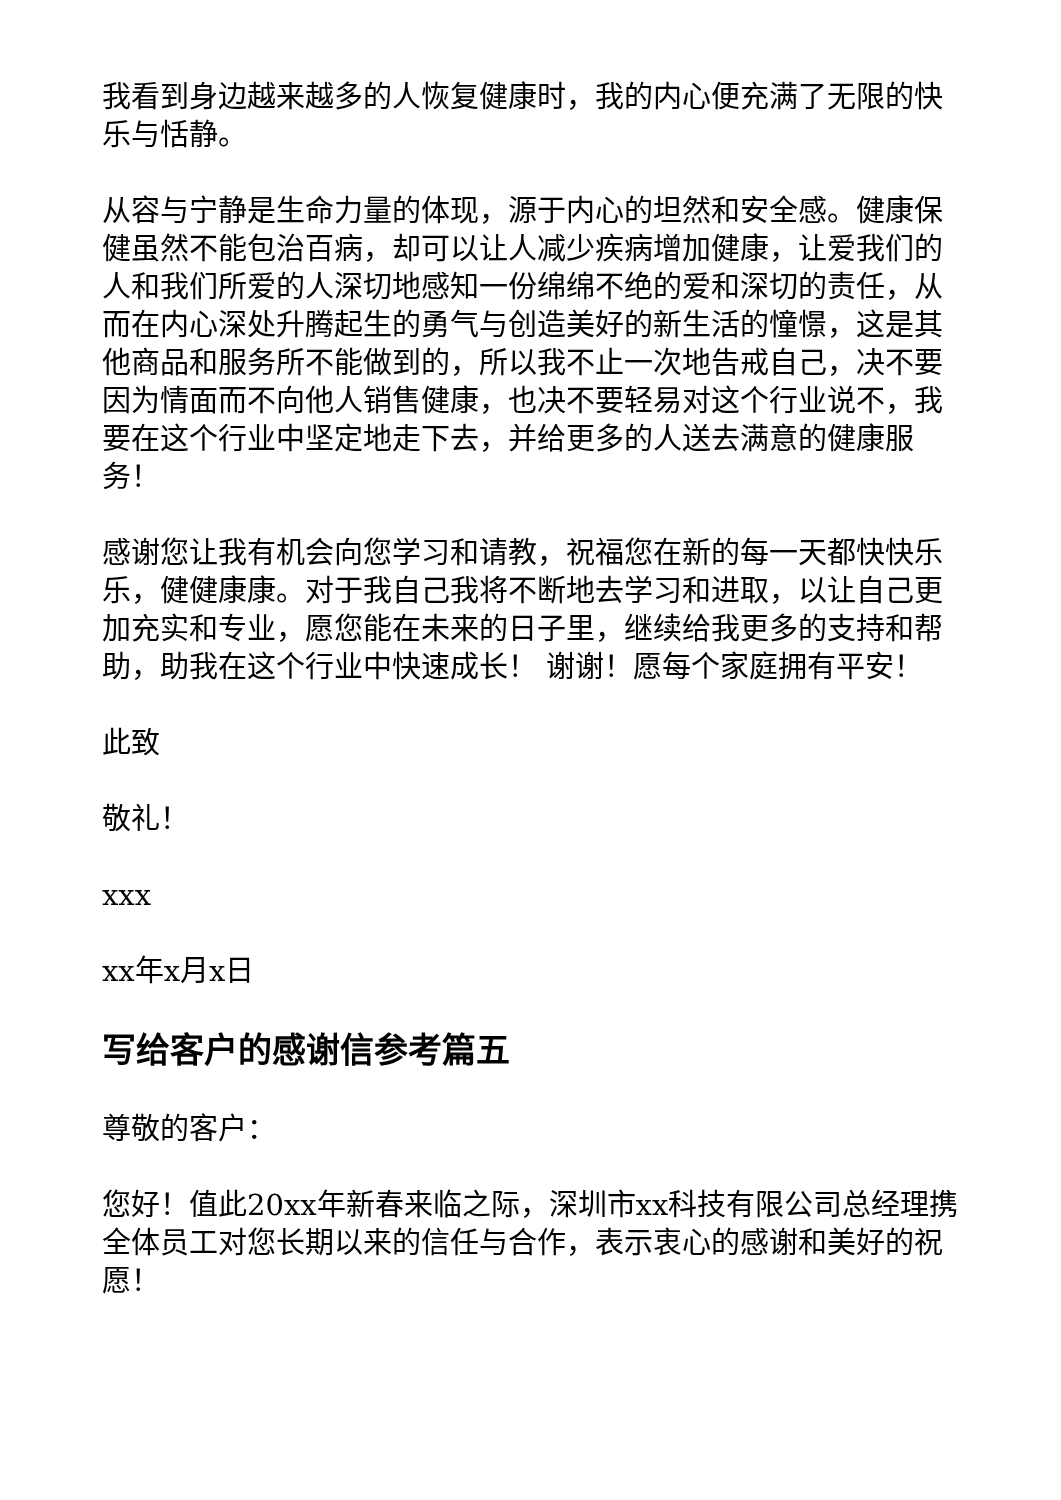我看到身边越来越多的人恢复健康时，我的内心便充满了无限的快乐与恬静。
从容与宁静是生命力量的体现，源于内心的坦然和安全感。健康保健虽然不能包治百病，却可以让人减少疾病增加健康，让爱我们的人和我们所爱的人深切地感知一份绵绵不绝的爱和深切的责任，从而在内心深处升腾起生的勇气与创造美好的新生活的憧憬，这是其他商品和服务所不能做到的，所以我不止一次地告戒自己，决不要因为情面而不向他人销售健康，也决不要轻易对这个行业说不，我要在这个行业中坚定地走下去，并给更多的人送去满意的健康服务！
感谢您让我有机会向您学习和请教，祝福您在新的每一天都快快乐乐，健健康康。对于我自己我将不断地去学习和进取，以让自己更加充实和专业，愿您能在未来的日子里，继续给我更多的支持和帮助，助我在这个行业中快速成长！ 谢谢！愿每个家庭拥有平安！
此致
敬礼！
xxx
xx年x月x日
写给客户的感谢信参考篇五
尊敬的客户：
您好！值此20xx年新春来临之际，深圳市xx科技有限公司总经理携全体员工对您长期以来的信任与合作，表示衷心的感谢和美好的祝愿！